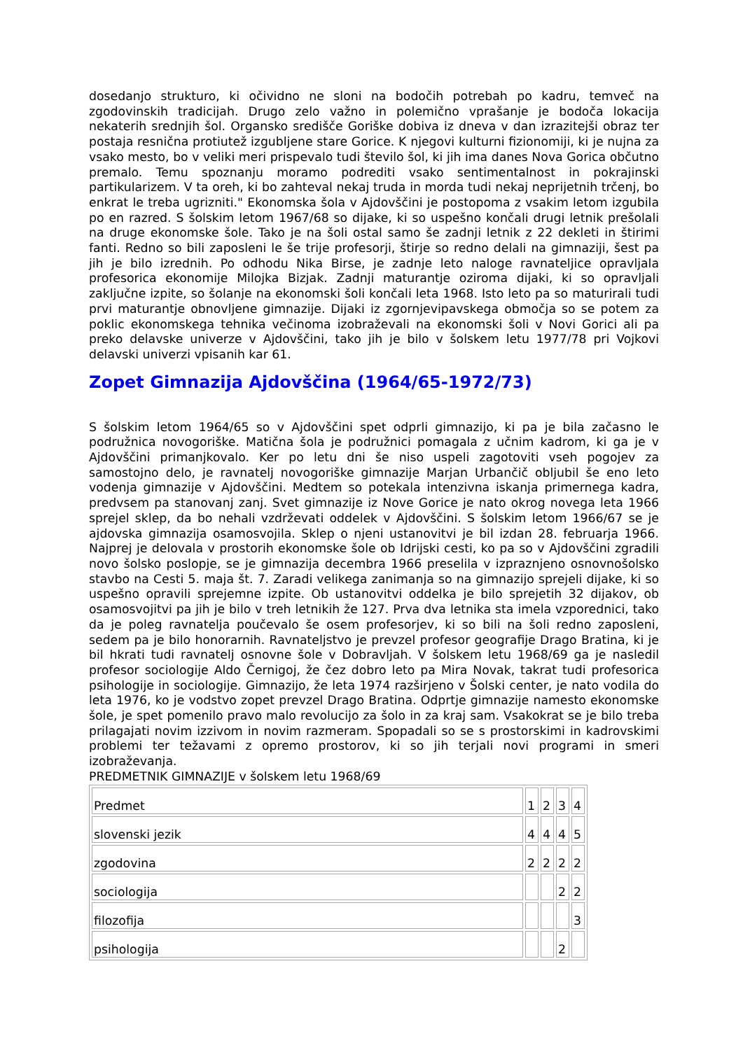dosedanjo strukturo, ki očividno ne sloni na bodočih potrebah po kadru, temveč na zgodovinskih tradicijah. Drugo zelo važno in polemično vprašanje je bodoča lokacija nekaterih srednjih šol. Organsko središče Goriške dobiva iz dneva v dan izrazitejši obraz ter postaja resnična protiutež izgubljene stare Gorice. K njegovi kulturni fizionomiji, ki je nujna za vsako mesto, bo v veliki meri prispevalo tudi število šol, ki jih ima danes Nova Gorica občutno premalo. Temu spoznanju moramo podrediti vsako sentimentalnost in pokrajinski partikularizem. V ta oreh, ki bo zahteval nekaj truda in morda tudi nekaj neprijetnih trčenj, bo enkrat le treba ugrizniti." Ekonomska šola v Ajdovščini je postopoma z vsakim letom izgubila po en razred. S šolskim letom 1967/68 so dijake, ki so uspešno končali drugi letnik prešolali na druge ekonomske šole. Tako je na šoli ostal samo še zadnji letnik z 22 dekleti in štirimi fanti. Redno so bili zaposleni le še trije profesorji, štirje so redno delali na gimnaziji, šest pa jih je bilo izrednih. Po odhodu Nika Birse, je zadnje leto naloge ravnateljice opravljala profesorica ekonomije Milojka Bizjak. Zadnji maturantje oziroma dijaki, ki so opravljali zaključne izpite, so šolanje na ekonomski šoli končali leta 1968. Isto leto pa so maturirali tudi prvi maturantje obnovljene gimnazije. Dijaki iz zgornjevipavskega območja so se potem za poklic ekonomskega tehnika večinoma izobraževali na ekonomski šoli v Novi Gorici ali pa preko delavske univerze v Ajdovščini, tako jih je bilo v šolskem letu 1977/78 pri Vojkovi delavski univerzi vpisanih kar 61.
Zopet Gimnazija Ajdovščina (1964/65-1972/73)
S šolskim letom 1964/65 so v Ajdovščini spet odprli gimnazijo, ki pa je bila začasno le podružnica novogoriške. Matična šola je podružnici pomagala z učnim kadrom, ki ga je v Ajdovščini primanjkovalo. Ker po letu dni še niso uspeli zagotoviti vseh pogojev za samostojno delo, je ravnatelj novogoriške gimnazije Marjan Urbančič obljubil še eno leto vodenja gimnazije v Ajdovščini. Medtem so potekala intenzivna iskanja primernega kadra, predvsem pa stanovanj zanj. Svet gimnazije iz Nove Gorice je nato okrog novega leta 1966 sprejel sklep, da bo nehali vzdrževati oddelek v Ajdovščini. S šolskim letom 1966/67 se je ajdovska gimnazija osamosvojila. Sklep o njeni ustanovitvi je bil izdan 28. februarja 1966. Najprej je delovala v prostorih ekonomske šole ob Idrijski cesti, ko pa so v Ajdovščini zgradili novo šolsko poslopje, se je gimnazija decembra 1966 preselila v izpraznjeno osnovnošolsko stavbo na Cesti 5. maja št. 7. Zaradi velikega zanimanja so na gimnazijo sprejeli dijake, ki so uspešno opravili sprejemne izpite. Ob ustanovitvi oddelka je bilo sprejetih 32 dijakov, ob osamosvojitvi pa jih je bilo v treh letnikih že 127. Prva dva letnika sta imela vzporednici, tako da je poleg ravnatelja poučevalo še osem profesorjev, ki so bili na šoli redno zaposleni, sedem pa je bilo honorarnih. Ravnateljstvo je prevzel profesor geografije Drago Bratina, ki je bil hkrati tudi ravnatelj osnovne šole v Dobravljah. V šolskem letu 1968/69 ga je nasledil profesor sociologije Aldo Černigoj, že čez dobro leto pa Mira Novak, takrat tudi profesorica psihologije in sociologije. Gimnazijo, že leta 1974 razširjeno v Šolski center, je nato vodila do leta 1976, ko je vodstvo zopet prevzel Drago Bratina. Odprtje gimnazije namesto ekonomske šole, je spet pomenilo pravo malo revolucijo za šolo in za kraj sam. Vsakokrat se je bilo treba prilagajati novim izzivom in novim razmeram. Spopadali so se s prostorskimi in kadrovskimi problemi ter težavami z opremo prostorov, ki so jih terjali novi programi in smeri izobraževanja.
PREDMETNIK GIMNAZIJE v šolskem letu 1968/69
| Predmet | 1 | 2 | 3 | 4 |
| slovenski jezik | 4 | 4 | 4 | 5 |
| zgodovina | 2 | 2 | 2 | 2 |
| sociologija | | | 2 | 2 |
| filozofija | | | | 3 |
| psihologija | | | 2 | |